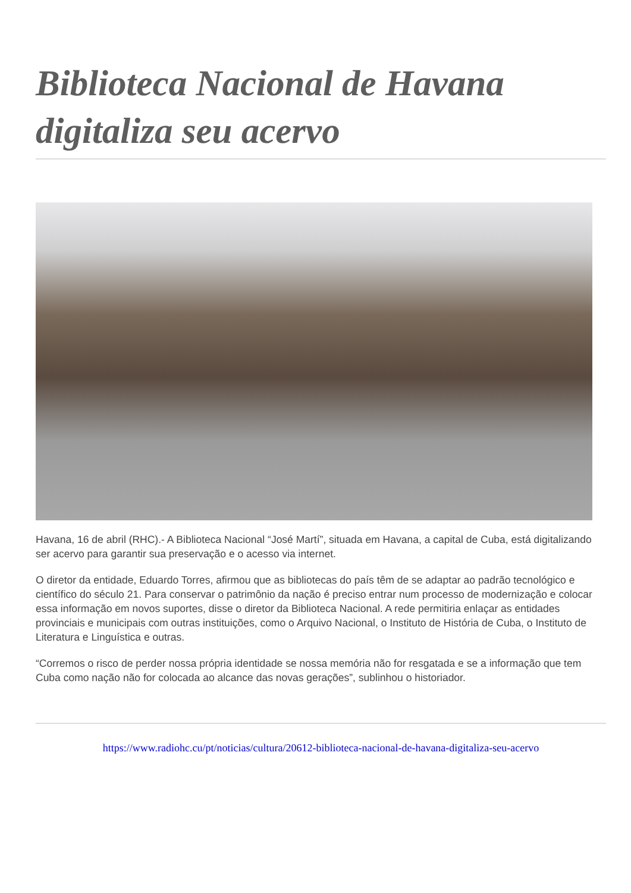Biblioteca Nacional de Havana digitaliza seu acervo
Havana, 16 de abril (RHC).- A Biblioteca Nacional “José Martí”, situada em Havana, a capital de Cuba, está digitalizando ser acervo para garantir sua preservação e o acesso via internet.
O diretor da entidade, Eduardo Torres, afirmou que as bibliotecas do país têm de se adaptar ao padrão tecnológico e científico do século 21. Para conservar o patrimônio da nação é preciso entrar num processo de modernização e colocar essa informação em novos suportes, disse o diretor da Biblioteca Nacional. A rede permitiria enlaçar as entidades provinciais e municipais com outras instituições, como o Arquivo Nacional, o Instituto de História de Cuba, o Instituto de Literatura e Linguística e outras.
“Corremos o risco de perder nossa própria identidade se nossa memória não for resgatada e se a informação que tem Cuba como nação não for colocada ao alcance das novas gerações”, sublinhou o historiador.
https://www.radiohc.cu/pt/noticias/cultura/20612-biblioteca-nacional-de-havana-digitaliza-seu-acervo